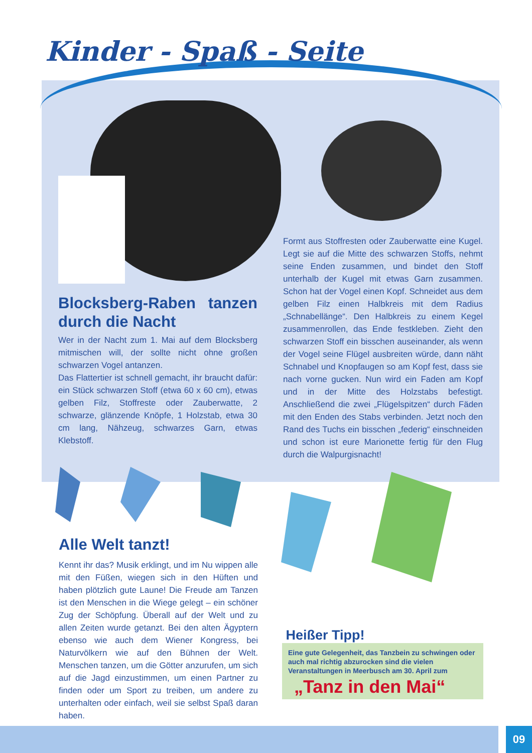Kinder - Spaß - Seite
Blocksberg-Raben tanzen durch die Nacht
Wer in der Nacht zum 1. Mai auf dem Blocksberg mitmischen will, der sollte nicht ohne großen schwarzen Vogel antanzen.
Das Flattertier ist schnell gemacht, ihr braucht dafür: ein Stück schwarzen Stoff (etwa 60 x 60 cm), etwas gelben Filz, Stoffreste oder Zauberwatte, 2 schwarze, glänzende Knöpfe, 1 Holzstab, etwa 30 cm lang, Nähzeug, schwarzes Garn, etwas Klebstoff.
Formt aus Stoffresten oder Zauberwatte eine Kugel. Legt sie auf die Mitte des schwarzen Stoffs, nehmt seine Enden zusammen, und bindet den Stoff unterhalb der Kugel mit etwas Garn zusammen. Schon hat der Vogel einen Kopf. Schneidet aus dem gelben Filz einen Halbkreis mit dem Radius „Schnabellänge“. Den Halbkreis zu einem Kegel zusammenrollen, das Ende festkleben. Zieht den schwarzen Stoff ein bisschen auseinander, als wenn der Vogel seine Flügel ausbreiten würde, dann näht Schnabel und Knopfaugen so am Kopf fest, dass sie nach vorne gucken. Nun wird ein Faden am Kopf und in der Mitte des Holzstabs befestigt. Anschließend die zwei „Flügelspitzen“ durch Fäden mit den Enden des Stabs verbinden. Jetzt noch den Rand des Tuchs ein bisschen „federig“ einschneiden und schon ist eure Marionette fertig für den Flug durch die Walpurgisnacht!
Alle Welt tanzt!
Kennt ihr das? Musik erklingt, und im Nu wippen alle mit den Füßen, wiegen sich in den Hüften und haben plötzlich gute Laune! Die Freude am Tanzen ist den Menschen in die Wiege gelegt – ein schöner Zug der Schöpfung. Überall auf der Welt und zu allen Zeiten wurde getanzt. Bei den alten Ägyptern ebenso wie auch dem Wiener Kongress, bei Naturvölkern wie auf den Bühnen der Welt. Menschen tanzen, um die Götter anzurufen, um sich auf die Jagd einzustimmen, um einen Partner zu finden oder um Sport zu treiben, um andere zu unterhalten oder einfach, weil sie selbst Spaß daran haben.
Heißer Tipp!
Eine gute Gelegenheit, das Tanzbein zu schwingen oder auch mal richtig abzurocken sind die vielen Veranstaltungen in Meerbusch am 30. April zum
„Tanz in den Mai“
09